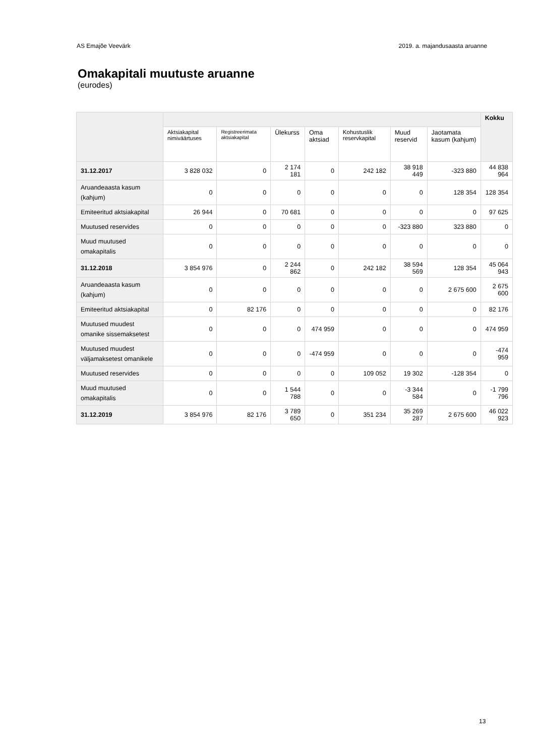AS Emajõe Veevärk 2019. a. majandusaasta aruanne
Omakapitali muutuste aruanne
(eurodes)
| | | | | | | | | Kokku |
| --- | --- | --- | --- | --- | --- | --- | --- | --- |
| | Aktsiakapital nimiväärtuses | Registreerimata aktsiakapital | Ülekurss | Oma aktsiad | Kohustuslik reservkapital | Muud reservid | Jaotamata kasum (kahjum) | |
| 31.12.2017 | 3 828 032 | 0 | 2 174 181 | 0 | 242 182 | 38 918 449 | -323 880 | 44 838 964 |
| Aruandeaasta kasum (kahjum) | 0 | 0 | 0 | 0 | 0 | 0 | 128 354 | 128 354 |
| Emiteeritud aktsiakapital | 26 944 | 0 | 70 681 | 0 | 0 | 0 | 0 | 97 625 |
| Muutused reservides | 0 | 0 | 0 | 0 | 0 | -323 880 | 323 880 | 0 |
| Muud muutused omakapitalis | 0 | 0 | 0 | 0 | 0 | 0 | 0 | 0 |
| 31.12.2018 | 3 854 976 | 0 | 2 244 862 | 0 | 242 182 | 38 594 569 | 128 354 | 45 064 943 |
| Aruandeaasta kasum (kahjum) | 0 | 0 | 0 | 0 | 0 | 0 | 2 675 600 | 2 675 600 |
| Emiteeritud aktsiakapital | 0 | 82 176 | 0 | 0 | 0 | 0 | 0 | 82 176 |
| Muutused muudest omanike sissemaksetest | 0 | 0 | 0 | 474 959 | 0 | 0 | 0 | 474 959 |
| Muutused muudest väljamaksetest omanikele | 0 | 0 | 0 | -474 959 | 0 | 0 | 0 | -474 959 |
| Muutused reservides | 0 | 0 | 0 | 0 | 109 052 | 19 302 | -128 354 | 0 |
| Muud muutused omakapitalis | 0 | 0 | 1 544 788 | 0 | 0 | -3 344 584 | 0 | -1 799 796 |
| 31.12.2019 | 3 854 976 | 82 176 | 3 789 650 | 0 | 351 234 | 35 269 287 | 2 675 600 | 46 022 923 |
13